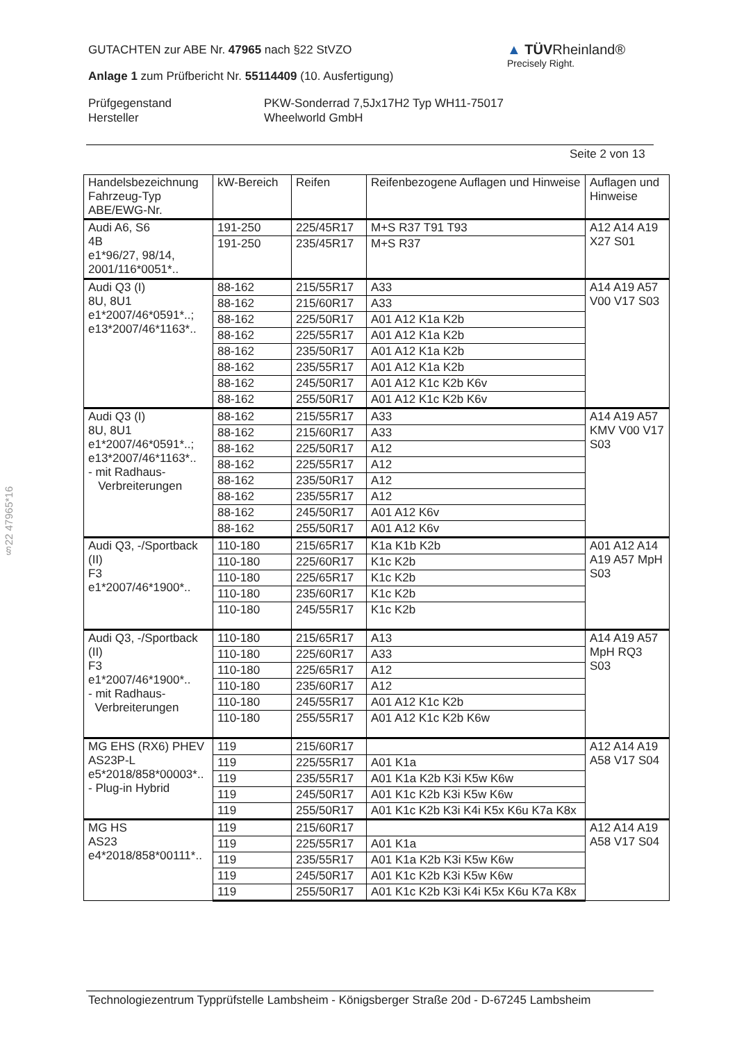GUTACHTEN zur ABE Nr. 47965 nach §22 StVZO
Anlage 1 zum Prüfbericht Nr. 55114409 (10. Ausfertigung)
Prüfgegenstand
Hersteller
PKW-Sonderrad 7,5Jx17H2 Typ WH11-75017
Wheelworld GmbH
▲ TÜVRheinland®
Precisely Right.
Seite 2 von 13
§22 47965*16
| Handelsbezeichnung Fahrzeug-Typ ABE/EWG-Nr. | kW-Bereich | Reifen | Reifenbezogene Auflagen und Hinweise | Auflagen und Hinweise |
| --- | --- | --- | --- | --- |
| Audi A6, S6 4B e1*96/27, 98/14, 2001/116*0051*.. | 191-250 | 225/45R17 | M+S R37 T91 T93 | A12 A14 A19 X27 S01 |
| | 191-250 | 235/45R17 | M+S R37 | |
| Audi Q3 (I) 8U, 8U1 e1*2007/46*0591*..; e13*2007/46*1163*.. | 88-162 | 215/55R17 | A33 | A14 A19 A57 V00 V17 S03 |
| | 88-162 | 215/60R17 | A33 | |
| | 88-162 | 225/50R17 | A01 A12 K1a K2b | |
| | 88-162 | 225/55R17 | A01 A12 K1a K2b | |
| | 88-162 | 235/50R17 | A01 A12 K1a K2b | |
| | 88-162 | 235/55R17 | A01 A12 K1a K2b | |
| | 88-162 | 245/50R17 | A01 A12 K1c K2b K6v | |
| | 88-162 | 255/50R17 | A01 A12 K1c K2b K6v | |
| Audi Q3 (I) 8U, 8U1 e1*2007/46*0591*..; e13*2007/46*1163*.. - mit Radhaus- Verbreiterungen | 88-162 | 215/55R17 | A33 | A14 A19 A57 KMV V00 V17 S03 |
| | 88-162 | 215/60R17 | A33 | |
| | 88-162 | 225/50R17 | A12 | |
| | 88-162 | 225/55R17 | A12 | |
| | 88-162 | 235/50R17 | A12 | |
| | 88-162 | 235/55R17 | A12 | |
| | 88-162 | 245/50R17 | A01 A12 K6v | |
| | 88-162 | 255/50R17 | A01 A12 K6v | |
| Audi Q3, -/Sportback (II) F3 e1*2007/46*1900*.. | 110-180 | 215/65R17 | K1a K1b K2b | A01 A12 A14 A19 A57 MpH S03 |
| | 110-180 | 225/60R17 | K1c K2b | |
| | 110-180 | 225/65R17 | K1c K2b | |
| | 110-180 | 235/60R17 | K1c K2b | |
| | 110-180 | 245/55R17 | K1c K2b | |
| Audi Q3, -/Sportback (II) F3 e1*2007/46*1900*.. - mit Radhaus- Verbreiterungen | 110-180 | 215/65R17 | A13 | A14 A19 A57 MpH RQ3 S03 |
| | 110-180 | 225/60R17 | A33 | |
| | 110-180 | 225/65R17 | A12 | |
| | 110-180 | 235/60R17 | A12 | |
| | 110-180 | 245/55R17 | A01 A12 K1c K2b | |
| | 110-180 | 255/55R17 | A01 A12 K1c K2b K6w | |
| MG EHS (RX6) PHEV AS23P-L e5*2018/858*00003*.. - Plug-in Hybrid | 119 | 215/60R17 | | A12 A14 A19 A58 V17 S04 |
| | 119 | 225/55R17 | A01 K1a | |
| | 119 | 235/55R17 | A01 K1a K2b K3i K5w K6w | |
| | 119 | 245/50R17 | A01 K1c K2b K3i K5w K6w | |
| | 119 | 255/50R17 | A01 K1c K2b K3i K4i K5x K6u K7a K8x | |
| MG HS AS23 e4*2018/858*00111*.. | 119 | 215/60R17 | | A12 A14 A19 A58 V17 S04 |
| | 119 | 225/55R17 | A01 K1a | |
| | 119 | 235/55R17 | A01 K1a K2b K3i K5w K6w | |
| | 119 | 245/50R17 | A01 K1c K2b K3i K5w K6w | |
| | 119 | 255/50R17 | A01 K1c K2b K3i K4i K5x K6u K7a K8x | |
Technologiezentrum Typprüfstelle Lambsheim - Königsberger Straße 20d - D-67245 Lambsheim